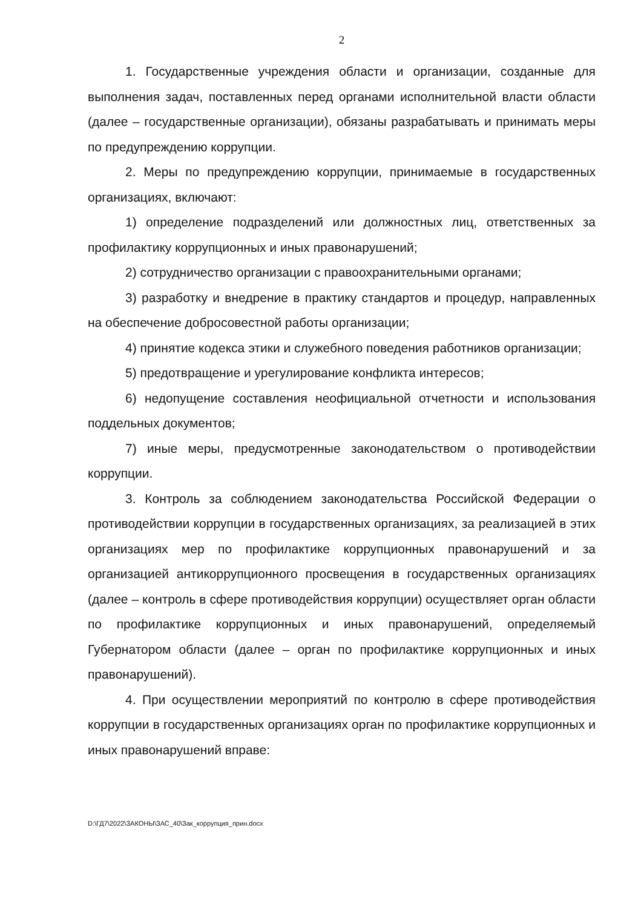2
1. Государственные учреждения области и организации, созданные для выполнения задач, поставленных перед органами исполнительной власти области (далее – государственные организации), обязаны разрабатывать и принимать меры по предупреждению коррупции.
2. Меры по предупреждению коррупции, принимаемые в государственных организациях, включают:
1) определение подразделений или должностных лиц, ответственных за профилактику коррупционных и иных правонарушений;
2) сотрудничество организации с правоохранительными органами;
3) разработку и внедрение в практику стандартов и процедур, направленных на обеспечение добросовестной работы организации;
4) принятие кодекса этики и служебного поведения работников организации;
5) предотвращение и урегулирование конфликта интересов;
6) недопущение составления неофициальной отчетности и использования поддельных документов;
7) иные меры, предусмотренные законодательством о противодействии коррупции.
3. Контроль за соблюдением законодательства Российской Федерации о противодействии коррупции в государственных организациях, за реализацией в этих организациях мер по профилактике коррупционных правонарушений и за организацией антикоррупционного просвещения в государственных организациях (далее – контроль в сфере противодействия коррупции) осуществляет орган области по профилактике коррупционных и иных правонарушений, определяемый Губернатором области (далее – орган по профилактике коррупционных и иных правонарушений).
4. При осуществлении мероприятий по контролю в сфере противодействия коррупции в государственных организациях орган по профилактике коррупционных и иных правонарушений вправе:
D:\ГД7\2022\ЗАКОНЫ\ЗАС_40\Зак_коррупция_прин.docx